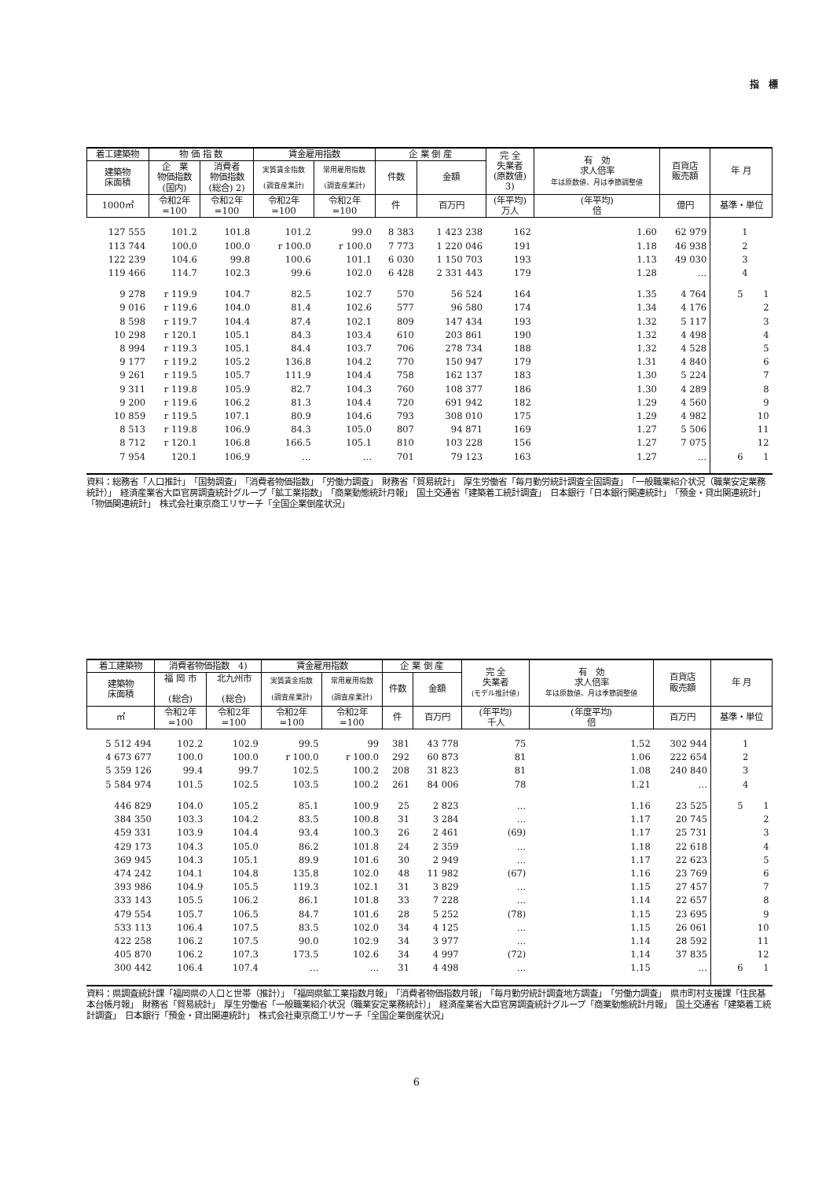指　標
| 着工建築物 | 物 価 指 数 | | 賃金雇用指数 | | 企 業 倒 産 | | 完 全 失業者 (原数値) 3) | 有 効 求人倍率 年は原数値、月は季節調整値 | 百貨店 販売額 | 年 月 |
| --- | --- | --- | --- | --- | --- | --- | --- | --- | --- | --- |
| 建築物 床面積 | 企 業 物価指数 (国内) | 消費者 物価指数 (総合) 2) | 実質賃金指数 (調査産業計) | 常用雇用指数 (調査産業計) | 件数 | 金額 | | | | |
| 1000㎡ | 令和2年 =100 | 令和2年 =100 | 令和2年 =100 | 令和2年 =100 | 件 | 百万円 | (年平均) 万人 | (年平均) 倍 | 億円 | 基準・単位 |
| 127 555 | 101.2 | 101.8 | 101.2 | 99.0 | 8 383 | 1 423 238 | 162 | 1.60 | 62 979 | 1 |
| 113 744 | 100.0 | 100.0 | r 100.0 | r 100.0 | 7 773 | 1 220 046 | 191 | 1.18 | 46 938 | 2 |
| 122 239 | 104.6 | 99.8 | 100.6 | 101.1 | 6 030 | 1 150 703 | 193 | 1.13 | 49 030 | 3 |
| 119 466 | 114.7 | 102.3 | 99.6 | 102.0 | 6 428 | 2 331 443 | 179 | 1.28 | … | 4 |
| 9 278 | r 119.9 | 104.7 | 82.5 | 102.7 | 570 | 56 524 | 164 | 1.35 | 4 764 | 5 1 |
| 9 016 | r 119.6 | 104.0 | 81.4 | 102.6 | 577 | 96 580 | 174 | 1.34 | 4 176 | 2 |
| 8 598 | r 119.7 | 104.4 | 87.4 | 102.1 | 809 | 147 434 | 193 | 1.32 | 5 117 | 3 |
| 10 298 | r 120.1 | 105.1 | 84.3 | 103.4 | 610 | 203 861 | 190 | 1.32 | 4 498 | 4 |
| 8 994 | r 119.3 | 105.1 | 84.4 | 103.7 | 706 | 278 734 | 188 | 1.32 | 4 528 | 5 |
| 9 177 | r 119.2 | 105.2 | 136.8 | 104.2 | 770 | 150 947 | 179 | 1.31 | 4 840 | 6 |
| 9 261 | r 119.5 | 105.7 | 111.9 | 104.4 | 758 | 162 137 | 183 | 1.30 | 5 224 | 7 |
| 9 311 | r 119.8 | 105.9 | 82.7 | 104.3 | 760 | 108 377 | 186 | 1.30 | 4 289 | 8 |
| 9 200 | r 119.6 | 106.2 | 81.3 | 104.4 | 720 | 691 942 | 182 | 1.29 | 4 560 | 9 |
| 10 859 | r 119.5 | 107.1 | 80.9 | 104.6 | 793 | 308 010 | 175 | 1.29 | 4 982 | 10 |
| 8 513 | r 119.8 | 106.9 | 84.3 | 105.0 | 807 | 94 871 | 169 | 1.27 | 5 506 | 11 |
| 8 712 | r 120.1 | 106.8 | 166.5 | 105.1 | 810 | 103 228 | 156 | 1.27 | 7 075 | 12 |
| 7 954 | 120.1 | 106.9 | … | … | 701 | 79 123 | 163 | 1.27 | … | 6 1 |
資料：総務省「人口推計」　「国勢調査」　「消費者物価指数」　「労働力調査」　財務省「貿易統計」　厚生労働省「毎月勤労統計調査全国調査」　「一般職業紹介状況（職業安定業務統計）」　経済産業省大臣官房調査統計グループ「鉱工業指数」　「商業動態統計月報」　国土交通省「建築着工統計調査」　日本銀行「日本銀行関連統計」　「預金・貸出関連統計」　「物価関連統計」　株式会社東京商工リサーチ「全国企業倒産状況」
| 着工建築物 | 消費者物価指数 4) | | 賃金雇用指数 | | 企 業 倒 産 | | 完 全 失業者 (モデル推計値) | 有 効 求人倍率 年は原数値、月は季節調整値 | 百貨店 販売額 | 年 月 |
| --- | --- | --- | --- | --- | --- | --- | --- | --- | --- | --- |
| 建築物 床面積 | 福 岡 市 (総合) | 北九州市 (総合) | 実質賃金指数 (調査産業計) | 常用雇用指数 (調査産業計) | 件数 | 金額 | | | | |
| ㎡ | 令和2年 =100 | 令和2年 =100 | 令和2年 =100 | 令和2年 =100 | 件 | 百万円 | (年平均) 千人 | (年度平均) 倍 | 百万円 | 基準・単位 |
| 5 512 494 | 102.2 | 102.9 | 99.5 | 99 | 381 | 43 778 | 75 | 1.52 | 302 944 | 1 |
| 4 673 677 | 100.0 | 100.0 | r 100.0 | r 100.0 | 292 | 60 873 | 81 | 1.06 | 222 654 | 2 |
| 5 359 126 | 99.4 | 99.7 | 102.5 | 100.2 | 208 | 31 823 | 81 | 1.08 | 240 840 | 3 |
| 5 584 974 | 101.5 | 102.5 | 103.5 | 100.2 | 261 | 84 006 | 78 | 1.21 | … | 4 |
| 446 829 | 104.0 | 105.2 | 85.1 | 100.9 | 25 | 2 823 | … | 1.16 | 23 525 | 5 1 |
| 384 350 | 103.3 | 104.2 | 83.5 | 100.8 | 31 | 3 284 | … | 1.17 | 20 745 | 2 |
| 459 331 | 103.9 | 104.4 | 93.4 | 100.3 | 26 | 2 461 | (69) | 1.17 | 25 731 | 3 |
| 429 173 | 104.3 | 105.0 | 86.2 | 101.8 | 24 | 2 359 | … | 1.18 | 22 618 | 4 |
| 369 945 | 104.3 | 105.1 | 89.9 | 101.6 | 30 | 2 949 | … | 1.17 | 22 623 | 5 |
| 474 242 | 104.1 | 104.8 | 135.8 | 102.0 | 48 | 11 982 | (67) | 1.16 | 23 769 | 6 |
| 393 986 | 104.9 | 105.5 | 119.3 | 102.1 | 31 | 3 829 | … | 1.15 | 27 457 | 7 |
| 333 143 | 105.5 | 106.2 | 86.1 | 101.8 | 33 | 7 228 | … | 1.14 | 22 657 | 8 |
| 479 554 | 105.7 | 106.5 | 84.7 | 101.6 | 28 | 5 252 | (78) | 1.15 | 23 695 | 9 |
| 533 113 | 106.4 | 107.5 | 83.5 | 102.0 | 34 | 4 125 | … | 1.15 | 26 061 | 10 |
| 422 258 | 106.2 | 107.5 | 90.0 | 102.9 | 34 | 3 977 | … | 1.14 | 28 592 | 11 |
| 405 870 | 106.2 | 107.3 | 173.5 | 102.6 | 34 | 4 997 | (72) | 1.14 | 37 835 | 12 |
| 300 442 | 106.4 | 107.4 | … | … | 31 | 4 498 | … | 1.15 | … | 6 1 |
資料：県調査統計課「福岡県の人口と世帯（推計）」　「福岡県鉱工業指数月報」　「消費者物価指数月報」　「毎月勤労統計調査地方調査」　「労働力調査」　県市町村支援課「住民基本台帳月報」　財務省「貿易統計」　厚生労働省「一般職業紹介状況（職業安定業務統計）」　経済産業省大臣官房調査統計グループ「商業動態統計月報」　国土交通省「建築着工統計調査」　日本銀行「預金・貸出関連統計」　株式会社東京商工リサーチ「全国企業倒産状況」
6